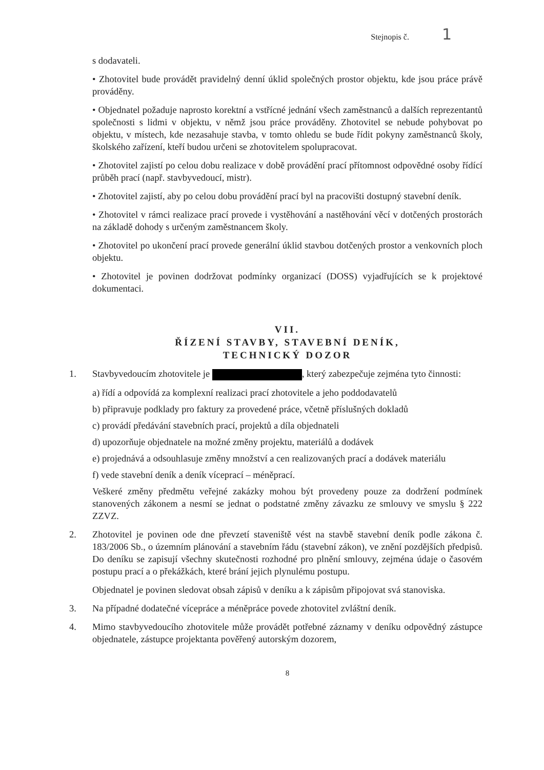Stejnopis č. 1
s dodavateli.
• Zhotovitel bude provádět pravidelný denní úklid společných prostor objektu, kde jsou práce právě prováděny.
• Objednatel požaduje naprosto korektní a vstřícné jednání všech zaměstnanců a dalších reprezentantů společnosti s lidmi v objektu, v němž jsou práce prováděny. Zhotovitel se nebude pohybovat po objektu, v místech, kde nezasahuje stavba, v tomto ohledu se bude řídit pokyny zaměstnanců školy, školského zařízení, kteří budou určeni se zhotovitelem spolupracovat.
• Zhotovitel zajistí po celou dobu realizace v době provádění prací přítomnost odpovědné osoby řídící průběh prací (např. stavbyvedoucí, mistr).
• Zhotovitel zajistí, aby po celou dobu provádění prací byl na pracovišti dostupný stavební deník.
• Zhotovitel v rámci realizace prací provede i vystěhování a nastěhování věcí v dotčených prostorách na základě dohody s určeným zaměstnancem školy.
• Zhotovitel po ukončení prací provede generální úklid stavbou dotčených prostor a venkovních ploch objektu.
• Zhotovitel je povinen dodržovat podmínky organizací (DOSS) vyjadřujících se k projektové dokumentaci.
VII.
ŘÍZENÍ STAVBY, STAVEBNÍ DENÍK,
TECHNICKÝ DOZOR
1. Stavbyvedoucím zhotovitele je , který zabezpečuje zejména tyto činnosti:
a) řídí a odpovídá za komplexní realizaci prací zhotovitele a jeho poddodavatelů
b) připravuje podklady pro faktury za provedené práce, včetně příslušných dokladů
c) provádí předávání stavebních prací, projektů a díla objednateli
d) upozorňuje objednatele na možné změny projektu, materiálů a dodávek
e) projednává a odsouhlasuje změny množství a cen realizovaných prací a dodávek materiálu
f) vede stavební deník a deník víceprací – méněprací.
Veškeré změny předmětu veřejné zakázky mohou být provedeny pouze za dodržení podmínek stanovených zákonem a nesmí se jednat o podstatné změny závazku ze smlouvy ve smyslu § 222 ZZVZ.
2. Zhotovitel je povinen ode dne převzetí staveniště vést na stavbě stavební deník podle zákona č. 183/2006 Sb., o územním plánování a stavebním řádu (stavební zákon), ve znění pozdějších předpisů. Do deníku se zapisují všechny skutečnosti rozhodné pro plnění smlouvy, zejména údaje o časovém postupu prací a o překážkách, které brání jejich plynulému postupu.
Objednatel je povinen sledovat obsah zápisů v deníku a k zápisům připojovat svá stanoviska.
3. Na případné dodatečné vícepráce a méněpráce povede zhotovitel zvláštní deník.
4. Mimo stavbyvedoucího zhotovitele může provádět potřebné záznamy v deníku odpovědný zástupce objednatele, zástupce projektanta pověřený autorským dozorem,
8